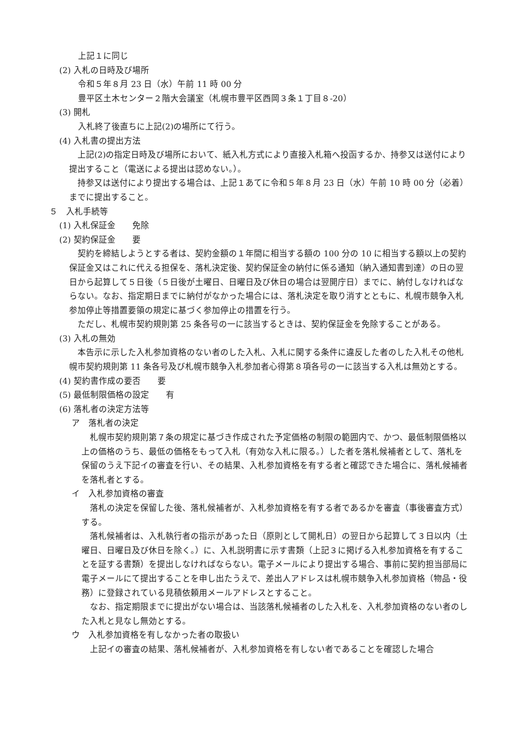上記１に同じ
(2) 入札の日時及び場所
令和５年８月 23 日（水）午前 11 時 00 分
豊平区土木センター２階大会議室（札幌市豊平区西岡３条１丁目８-20）
(3) 開札
入札終了後直ちに上記(2)の場所にて行う。
(4) 入札書の提出方法
上記(2)の指定日時及び場所において、紙入札方式により直接入札箱へ投函するか、持参又は送付により提出すること（電送による提出は認めない。）。
持参又は送付により提出する場合は、上記１あてに令和５年８月 23 日（水）午前 10 時 00 分（必着）までに提出すること。
５　入札手続等
(1) 入札保証金　　免除
(2) 契約保証金　　要
契約を締結しようとする者は、契約金額の１年間に相当する額の 100 分の 10 に相当する額以上の契約保証金又はこれに代える担保を、落札決定後、契約保証金の納付に係る通知（納入通知書到達）の日の翌日から起算して５日後（５日後が土曜日、日曜日及び休日の場合は翌開庁日）までに、納付しなければならない。なお、指定期日までに納付がなかった場合には、落札決定を取り消すとともに、札幌市競争入札参加停止等措置要領の規定に基づく参加停止の措置を行う。
ただし、札幌市契約規則第 25 条各号の一に該当するときは、契約保証金を免除することがある。
(3) 入札の無効
本告示に示した入札参加資格のない者のした入札、入札に関する条件に違反した者のした入札その他札幌市契約規則第 11 条各号及び札幌市競争入札参加者心得第８項各号の一に該当する入札は無効とする。
(4) 契約書作成の要否　　要
(5) 最低制限価格の設定　　有
(6) 落札者の決定方法等
ア　落札者の決定
札幌市契約規則第７条の規定に基づき作成された予定価格の制限の範囲内で、かつ、最低制限価格以上の価格のうち、最低の価格をもって入札（有効な入札に限る。）した者を落札候補者として、落札を保留のうえ下記イの審査を行い、その結果、入札参加資格を有する者と確認できた場合に、落札候補者を落札者とする。
イ　入札参加資格の審査
落札の決定を保留した後、落札候補者が、入札参加資格を有する者であるかを審査（事後審査方式）する。
落札候補者は、入札執行者の指示があった日（原則として開札日）の翌日から起算して３日以内（土曜日、日曜日及び休日を除く。）に、入札説明書に示す書類（上記３に掲げる入札参加資格を有することを証する書類）を提出しなければならない。電子メールにより提出する場合、事前に契約担当部局に電子メールにて提出することを申し出たうえで、差出人アドレスは札幌市競争入札参加資格（物品・役務）に登録されている見積依頼用メールアドレスとすること。
なお、指定期限までに提出がない場合は、当該落札候補者のした入札を、入札参加資格のない者のした入札と見なし無効とする。
ウ　入札参加資格を有しなかった者の取扱い
上記イの審査の結果、落札候補者が、入札参加資格を有しない者であることを確認した場合